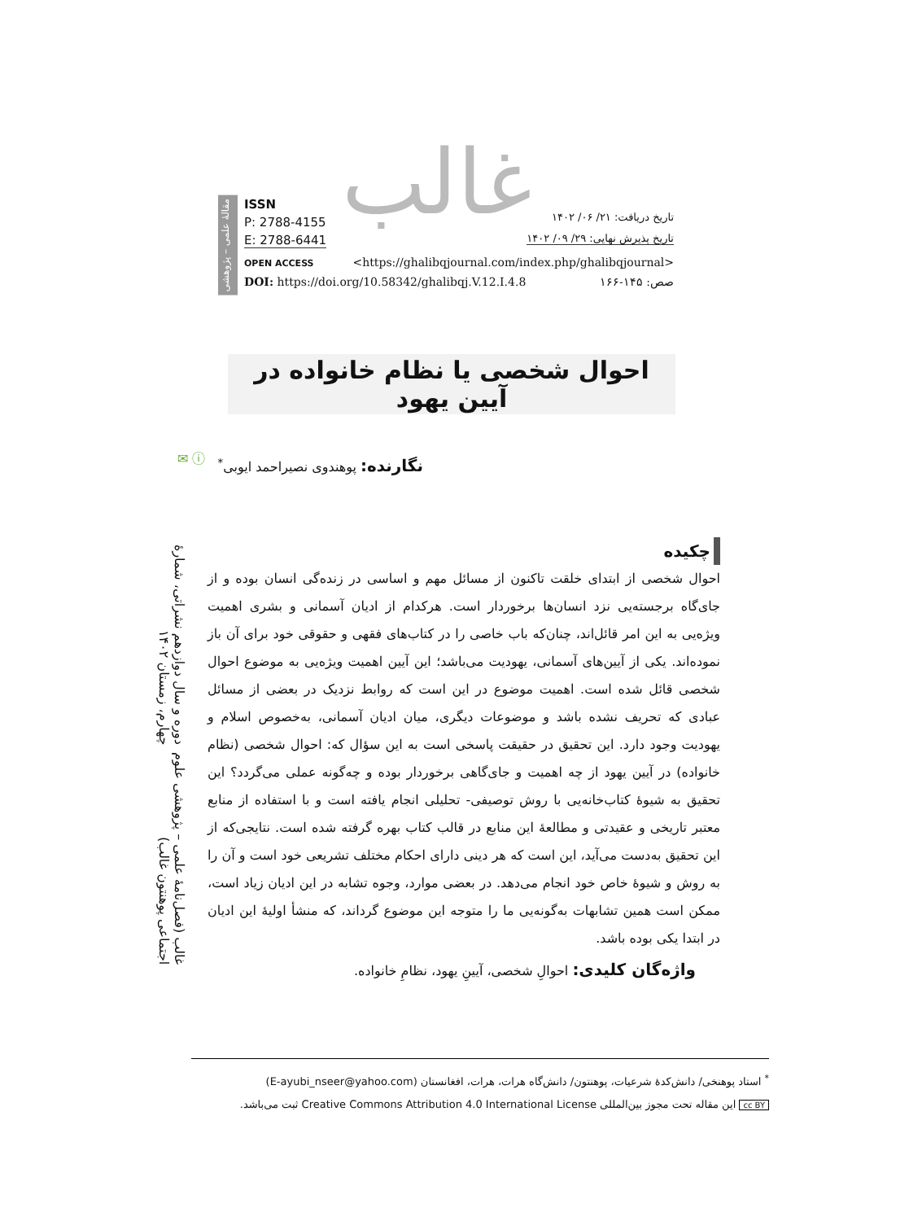غالب
مقالهٔ علمی – پژوهشی
ISSN
P: 2788-4155
E: 2788-6441
تاریخ دریافت: ۲۱/ ۰۶/ ۱۴۰۲
تاریخ پذیرش نهایی: ۲۹/ ۰۹/ ۱۴۰۲
OPEN ACCESS <https://ghalibqjournal.com/index.php/ghalibqjournal>
DOI: https://doi.org/10.58342/ghalibqj.V.12.I.4.8 صص: ۱۴۵-۱۶۶
احوال شخصی یا نظام خانواده در آیین یهود
✉ ⓘ
نگارنده: پوهندوی نصیراحمد ایوبی<sup>*</sup>
غالب (فصل‌نامهٔ علمی – پژوهشی علوم اجتماعی پوهنتون غالب)
دوره و سال دوازدهم نشراتی، شمارهٔ چهارم، زمستان ۱۴۰۲
چکیده
احوال شخصی از ابتدای خلقت تاکنون از مسائل مهم و اساسی در زنده‌گی انسان بوده و از جای‌گاه برجسته‌یی نزد انسان‌ها برخوردار است. هرکدام از ادیان آسمانی و بشری اهمیت ویژه‌یی به این امر قائل‌اند، چنان‌که باب خاصی را در کتاب‌های فقهی و حقوقی خود برای آن باز نموده‌اند. یکی از آیین‌های آسمانی، یهودیت می‌باشد؛ این آیین اهمیت ویژه‌یی به موضوع احوال شخصی قائل شده است. اهمیت موضوع در این است که روابط نزدیک در بعضی از مسائل عبادی که تحریف نشده باشد و موضوعات دیگری، میان ادیان آسمانی، به‌خصوص اسلام و یهودیت وجود دارد. این تحقیق در حقیقت پاسخی است به این سؤال که: احوال شخصی (نظام خانواده) در آیین یهود از چه اهمیت و جای‌گاهی برخوردار بوده و چه‌گونه عملی می‌گردد؟ این تحقیق به شیوهٔ کتاب‌خانه‌یی با روش توصیفی- تحلیلی انجام یافته است و با استفاده از منابع معتبر تاریخی و عقیدتی و مطالعهٔ این منابع در قالب کتاب بهره گرفته شده است. نتایجی‌که از این تحقیق به‌دست می‌آید، این است که هر دینی دارای احکام مختلف تشریعی خود است و آن را به روش و شیوهٔ خاص خود انجام می‌دهد. در بعضی موارد، وجوه تشابه در این ادیان زیاد است، ممکن است همین تشابهات به‌گونه‌یی ما را متوجه این موضوع گرداند، که منشأ اولیهٔ این ادیان در ابتدا یکی بوده باشد.
واژه‌گان کلیدی: احوالِ شخصی، آیینِ یهود، نظامِ خانواده.
<sup>*</sup> استاد پوهنخی/ دانش‌کدهٔ شرعیات، پوهنتون/ دانش‌گاه هرات، هرات، افغانستان (E-ayubi_nseer@yahoo.com)
cc BY این مقاله تحت مجوز بین‌المللی Creative Commons Attribution 4.0 International License ثبت می‌باشد.